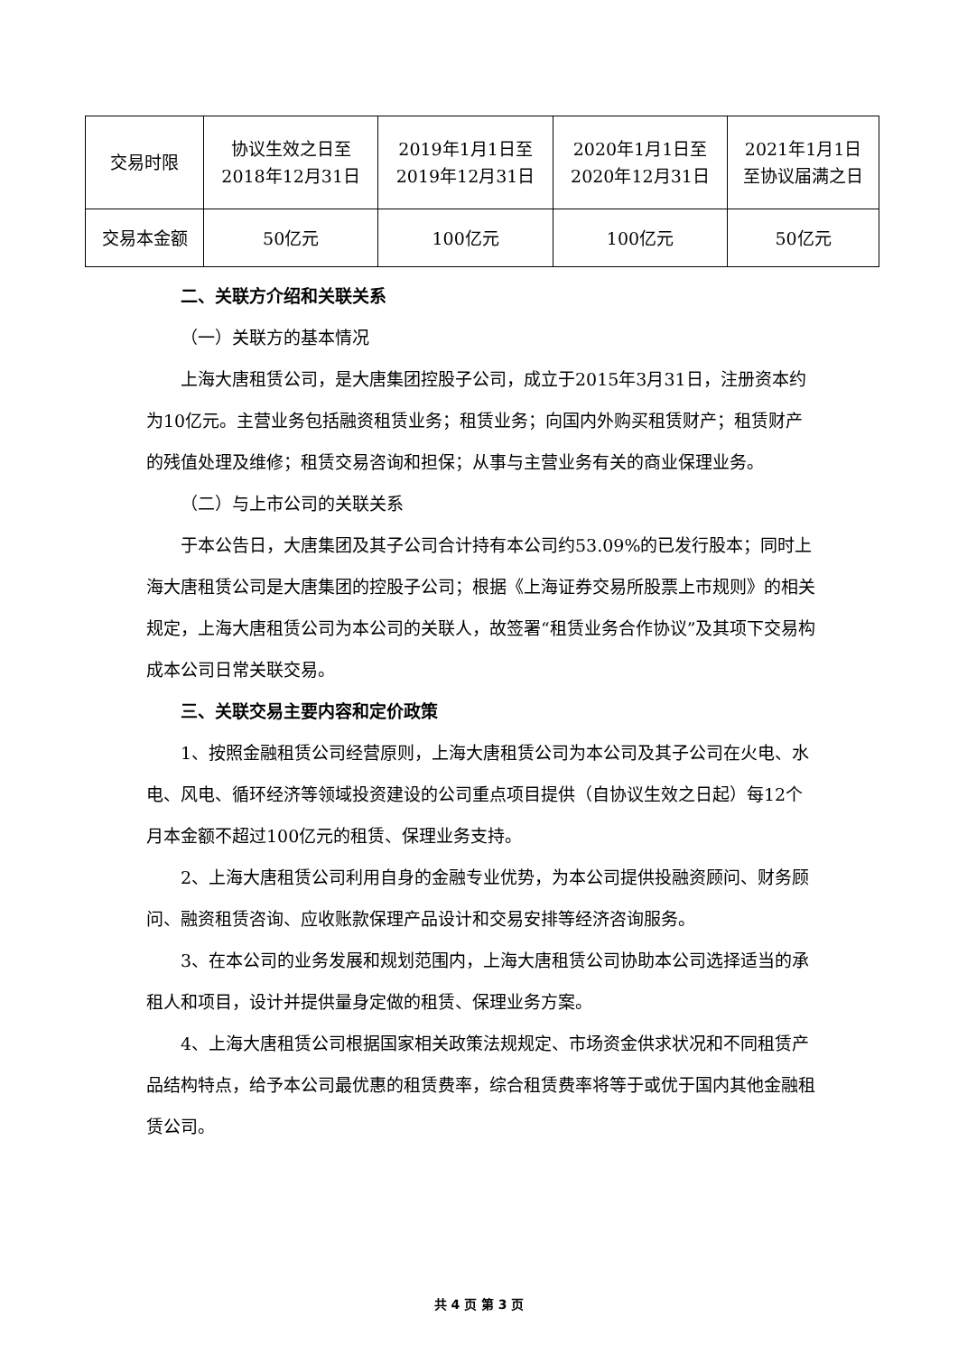| 交易时限 | 协议生效之日至 2018年12月31日 | 2019年1月1日至 2019年12月31日 | 2020年1月1日至 2020年12月31日 | 2021年1月1日 至协议届满之日 |
| 交易本金额 | 50亿元 | 100亿元 | 100亿元 | 50亿元 |
二、关联方介绍和关联关系
（一）关联方的基本情况
上海大唐租赁公司，是大唐集团控股子公司，成立于2015年3月31日，注册资本约为10亿元。主营业务包括融资租赁业务；租赁业务；向国内外购买租赁财产；租赁财产的残值处理及维修；租赁交易咨询和担保；从事与主营业务有关的商业保理业务。
（二）与上市公司的关联关系
于本公告日，大唐集团及其子公司合计持有本公司约53.09%的已发行股本；同时上海大唐租赁公司是大唐集团的控股子公司；根据《上海证券交易所股票上市规则》的相关规定，上海大唐租赁公司为本公司的关联人，故签署“租赁业务合作协议”及其项下交易构成本公司日常关联交易。
三、关联交易主要内容和定价政策
1、按照金融租赁公司经营原则，上海大唐租赁公司为本公司及其子公司在火电、水电、风电、循环经济等领域投资建设的公司重点项目提供（自协议生效之日起）每12个月本金额不超过100亿元的租赁、保理业务支持。
2、上海大唐租赁公司利用自身的金融专业优势，为本公司提供投融资顾问、财务顾问、融资租赁咨询、应收账款保理产品设计和交易安排等经济咨询服务。
3、在本公司的业务发展和规划范围内，上海大唐租赁公司协助本公司选择适当的承租人和项目，设计并提供量身定做的租赁、保理业务方案。
4、上海大唐租赁公司根据国家相关政策法规规定、市场资金供求状况和不同租赁产品结构特点，给予本公司最优惠的租赁费率，综合租赁费率将等于或优于国内其他金融租赁公司。
共 4 页 第 3 页